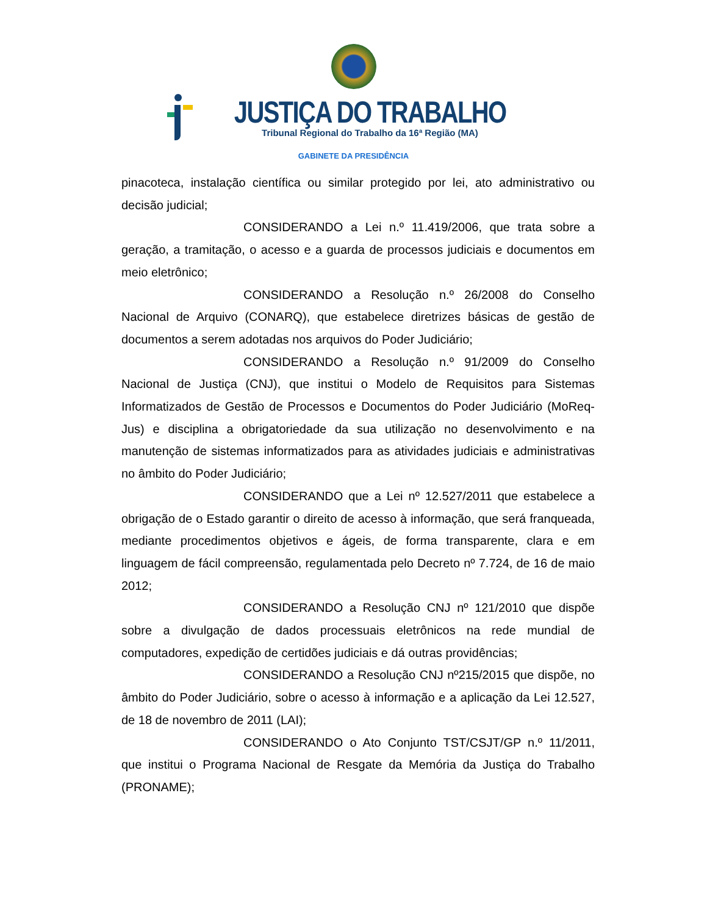JUSTIÇA DO TRABALHO
Tribunal Regional do Trabalho da 16ª Região (MA)
GABINETE DA PRESIDÊNCIA
pinacoteca, instalação científica ou similar protegido por lei, ato administrativo ou decisão judicial;
CONSIDERANDO a Lei n.º 11.419/2006, que trata sobre a geração, a tramitação, o acesso e a guarda de processos judiciais e documentos em meio eletrônico;
CONSIDERANDO a Resolução n.º 26/2008 do Conselho Nacional de Arquivo (CONARQ), que estabelece diretrizes básicas de gestão de documentos a serem adotadas nos arquivos do Poder Judiciário;
CONSIDERANDO a Resolução n.º 91/2009 do Conselho Nacional de Justiça (CNJ), que institui o Modelo de Requisitos para Sistemas Informatizados de Gestão de Processos e Documentos do Poder Judiciário (MoReq-Jus) e disciplina a obrigatoriedade da sua utilização no desenvolvimento e na manutenção de sistemas informatizados para as atividades judiciais e administrativas no âmbito do Poder Judiciário;
CONSIDERANDO que a Lei nº 12.527/2011 que estabelece a obrigação de o Estado garantir o direito de acesso à informação, que será franqueada, mediante procedimentos objetivos e ágeis, de forma transparente, clara e em linguagem de fácil compreensão, regulamentada pelo Decreto nº 7.724, de 16 de maio 2012;
CONSIDERANDO a Resolução CNJ nº 121/2010 que dispõe sobre a divulgação de dados processuais eletrônicos na rede mundial de computadores, expedição de certidões judiciais e dá outras providências;
CONSIDERANDO a Resolução CNJ nº215/2015 que dispõe, no âmbito do Poder Judiciário, sobre o acesso à informação e a aplicação da Lei 12.527, de 18 de novembro de 2011 (LAI);
CONSIDERANDO o Ato Conjunto TST/CSJT/GP n.º 11/2011, que institui o Programa Nacional de Resgate da Memória da Justiça do Trabalho (PRONAME);